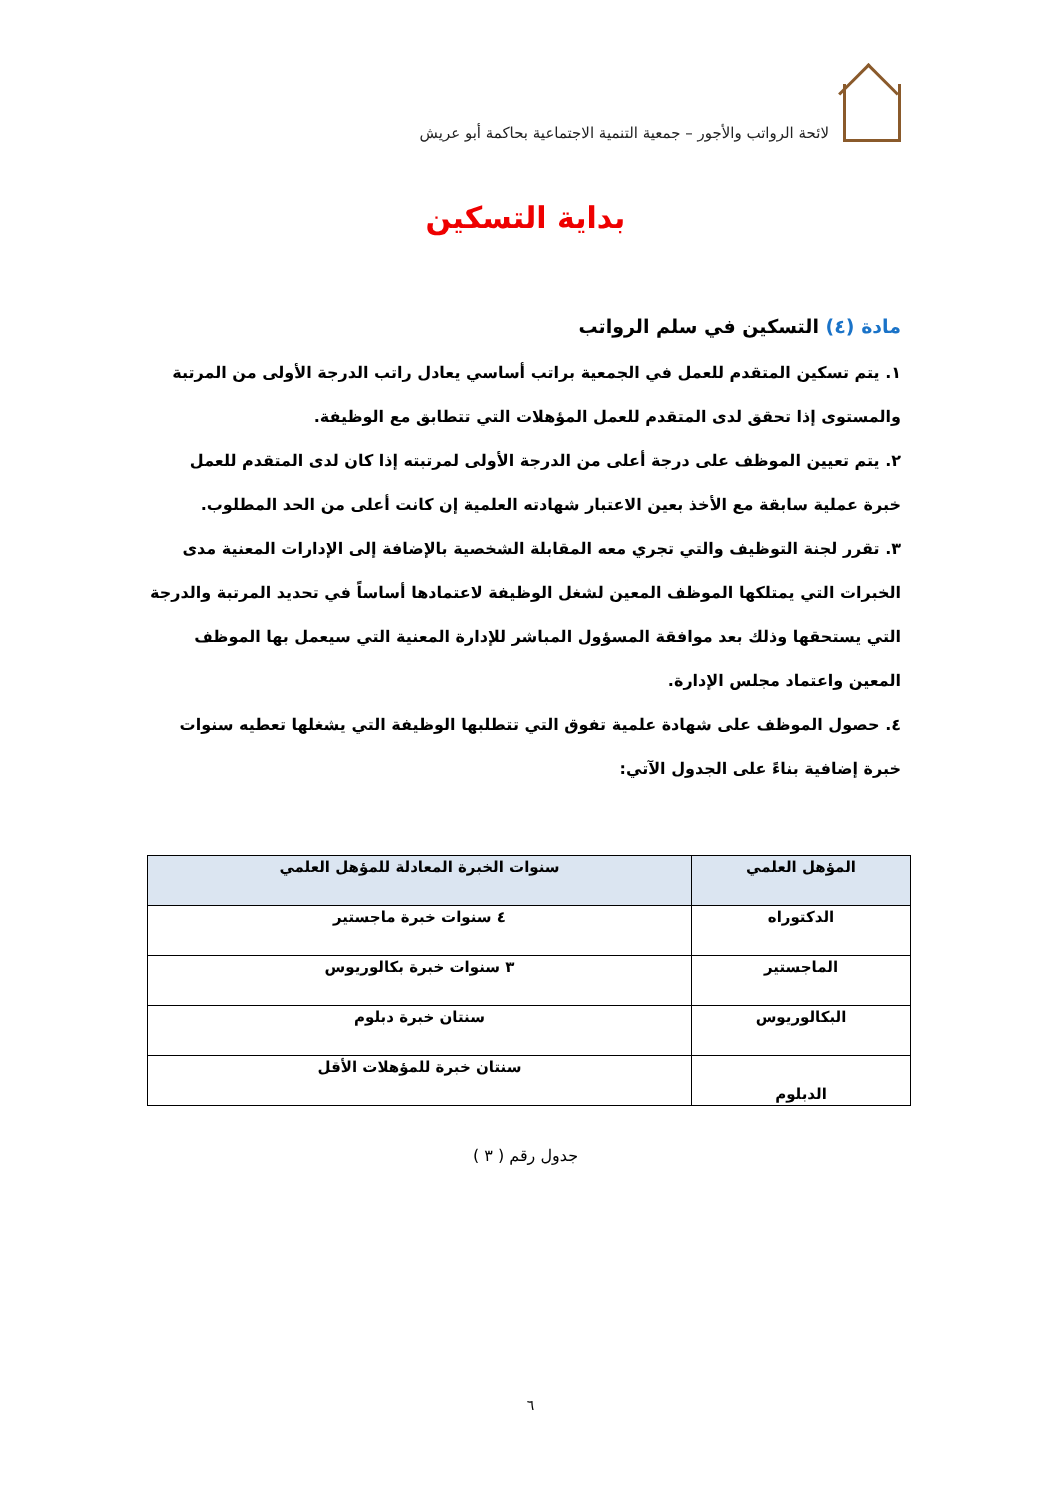لائحة الرواتب والأجور – جمعية التنمية الاجتماعية بحاكمة أبو عريش
بداية التسكين
مادة (٤) التسكين في سلم الرواتب
١. يتم تسكين المتقدم للعمل في الجمعية براتب أساسي يعادل راتب الدرجة الأولى من المرتبة والمستوى إذا تحقق لدى المتقدم للعمل المؤهلات التي تتطابق مع الوظيفة.
٢. يتم تعيين الموظف على درجة أعلى من الدرجة الأولى لمرتبته إذا كان لدى المتقدم للعمل خبرة عملية سابقة مع الأخذ بعين الاعتبار شهادته العلمية إن كانت أعلى من الحد المطلوب.
٣. تقرر لجنة التوظيف والتي تجري معه المقابلة الشخصية بالإضافة إلى الإدارات المعنية مدى الخبرات التي يمتلكها الموظف المعين لشغل الوظيفة لاعتمادها أساساً في تحديد المرتبة والدرجة التي يستحقها وذلك بعد موافقة المسؤول المباشر للإدارة المعنية التي سيعمل بها الموظف المعين واعتماد مجلس الإدارة.
٤. حصول الموظف على شهادة علمية تفوق التي تتطلبها الوظيفة التي يشغلها تعطيه سنوات خبرة إضافية بناءً على الجدول الآتي:
| المؤهل العلمي | سنوات الخبرة المعادلة للمؤهل العلمي |
| --- | --- |
| الدكتوراه | ٤ سنوات خبرة ماجستير |
| الماجستير | ٣ سنوات خبرة بكالوريوس |
| البكالوريوس | سنتان خبرة دبلوم |
| الدبلوم | سنتان خبرة للمؤهلات الأقل |
جدول رقم ( ٣ )
٦